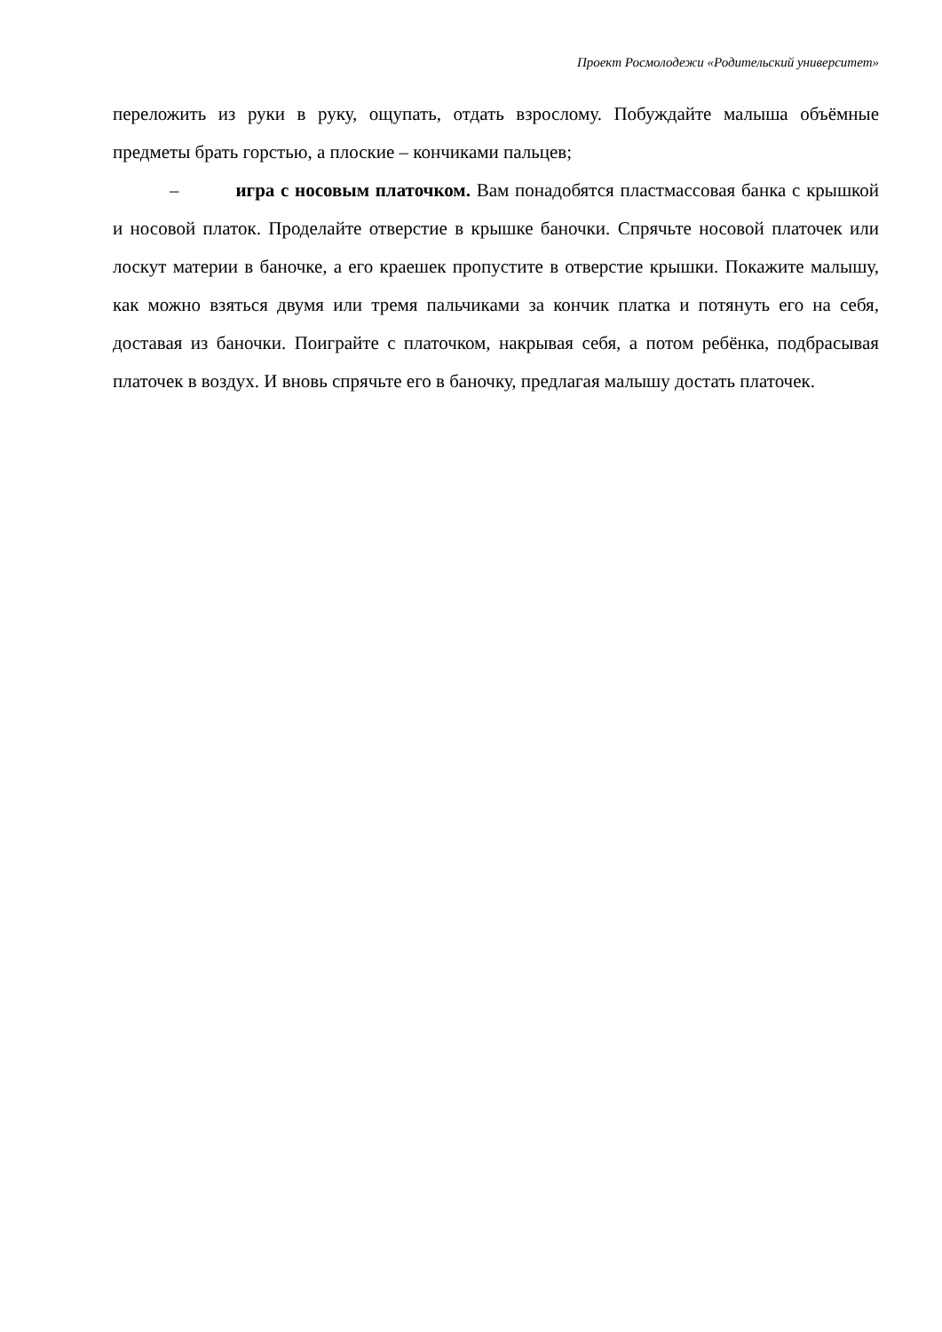Проект Росмолодежи «Родительский университет»
переложить из руки в руку, ощупать, отдать взрослому. Побуждайте малыша объёмные предметы брать горстью, а плоские – кончиками пальцев;
– игра с носовым платочком. Вам понадобятся пластмассовая банка с крышкой и носовой платок. Проделайте отверстие в крышке баночки. Спрячьте носовой платочек или лоскут материи в баночке, а его краешек пропустите в отверстие крышки. Покажите малышу, как можно взяться двумя или тремя пальчиками за кончик платка и потянуть его на себя, доставая из баночки. Поиграйте с платочком, накрывая себя, а потом ребёнка, подбрасывая платочек в воздух. И вновь спрячьте его в баночку, предлагая малышу достать платочек.